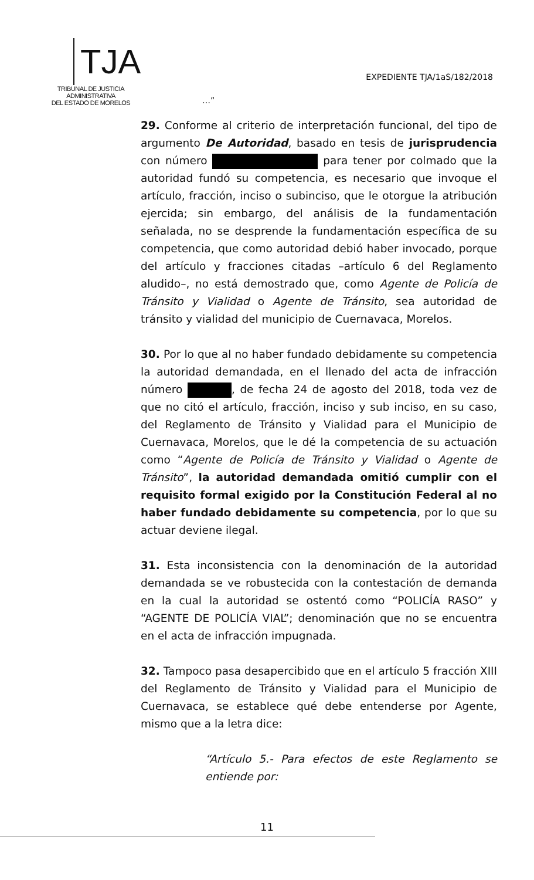TJA
TRIBUNAL DE JUSTICIA ADMINISTRATIVA
DEL ESTADO DE MORELOS
EXPEDIENTE TJA/1aS/182/2018
…”
29. Conforme al criterio de interpretación funcional, del tipo de argumento De Autoridad, basado en tesis de jurisprudencia con número para tener por colmado que la autoridad fundó su competencia, es necesario que invoque el artículo, fracción, inciso o subinciso, que le otorgue la atribución ejercida; sin embargo, del análisis de la fundamentación señalada, no se desprende la fundamentación específica de su competencia, que como autoridad debió haber invocado, porque del artículo y fracciones citadas –artículo 6 del Reglamento aludido–, no está demostrado que, como Agente de Policía de Tránsito y Vialidad o Agente de Tránsito, sea autoridad de tránsito y vialidad del municipio de Cuernavaca, Morelos.
30. Por lo que al no haber fundado debidamente su competencia la autoridad demandada, en el llenado del acta de infracción número , de fecha 24 de agosto del 2018, toda vez de que no citó el artículo, fracción, inciso y sub inciso, en su caso, del Reglamento de Tránsito y Vialidad para el Municipio de Cuernavaca, Morelos, que le dé la competencia de su actuación como “Agente de Policía de Tránsito y Vialidad o Agente de Tránsito”, la autoridad demandada omitió cumplir con el requisito formal exigido por la Constitución Federal al no haber fundado debidamente su competencia, por lo que su actuar deviene ilegal.
31. Esta inconsistencia con la denominación de la autoridad demandada se ve robustecida con la contestación de demanda en la cual la autoridad se ostentó como “POLICÍA RASO” y “AGENTE DE POLICÍA VIAL”; denominación que no se encuentra en el acta de infracción impugnada.
32. Tampoco pasa desapercibido que en el artículo 5 fracción XIII del Reglamento de Tránsito y Vialidad para el Municipio de Cuernavaca, se establece qué debe entenderse por Agente, mismo que a la letra dice:
“Artículo 5.- Para efectos de este Reglamento se entiende por:
11